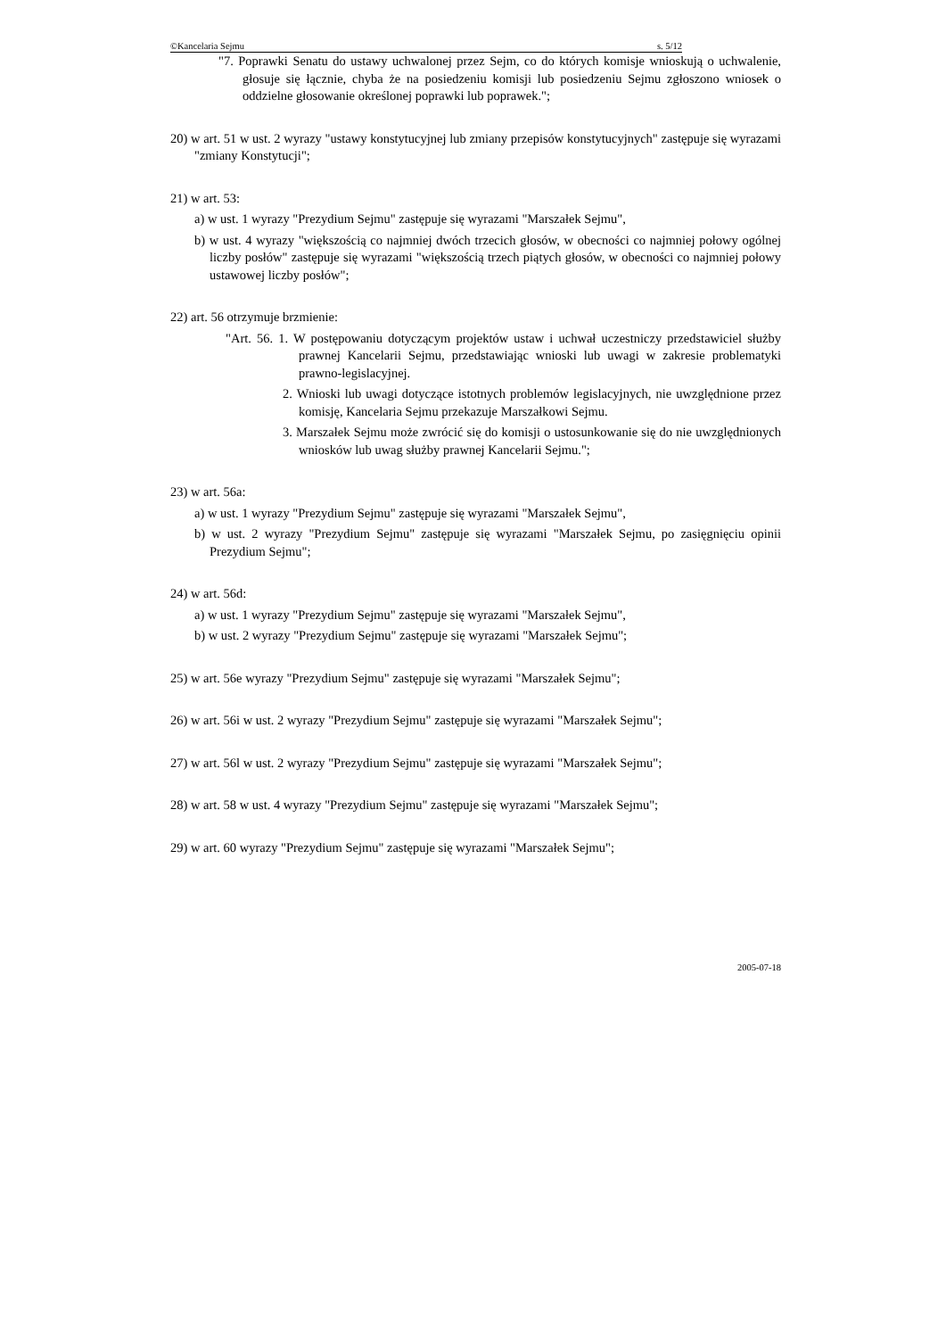©Kancelaria Sejmu s. 5/12
"7. Poprawki Senatu do ustawy uchwalonej przez Sejm, co do których komisje wnioskują o uchwalenie, głosuje się łącznie, chyba że na posiedzeniu komisji lub posiedzeniu Sejmu zgłoszono wniosek o oddzielne głosowanie określonej poprawki lub poprawek.";
20) w art. 51 w ust. 2 wyrazy "ustawy konstytucyjnej lub zmiany przepisów konstytucyjnych" zastępuje się wyrazami "zmiany Konstytucji";
21) w art. 53:
a) w ust. 1 wyrazy "Prezydium Sejmu" zastępuje się wyrazami "Marszałek Sejmu",
b) w ust. 4 wyrazy "większością co najmniej dwóch trzecich głosów, w obecności co najmniej połowy ogólnej liczby posłów" zastępuje się wyrazami "większością trzech piątych głosów, w obecności co najmniej połowy ustawowej liczby posłów";
22) art. 56 otrzymuje brzmienie:
"Art. 56. 1. W postępowaniu dotyczącym projektów ustaw i uchwał uczestniczy przedstawiciel służby prawnej Kancelarii Sejmu, przedstawiając wnioski lub uwagi w zakresie problematyki prawno-legislacyjnej.
2. Wnioski lub uwagi dotyczące istotnych problemów legislacyjnych, nie uwzględnione przez komisję, Kancelaria Sejmu przekazuje Marszałkowi Sejmu.
3. Marszałek Sejmu może zwrócić się do komisji o ustosunkowanie się do nie uwzględnionych wniosków lub uwag służby prawnej Kancelarii Sejmu.";
23) w art. 56a:
a) w ust. 1 wyrazy "Prezydium Sejmu" zastępuje się wyrazami "Marszałek Sejmu",
b) w ust. 2 wyrazy "Prezydium Sejmu" zastępuje się wyrazami "Marszałek Sejmu, po zasięgnięciu opinii Prezydium Sejmu";
24) w art. 56d:
a) w ust. 1 wyrazy "Prezydium Sejmu" zastępuje się wyrazami "Marszałek Sejmu",
b) w ust. 2 wyrazy "Prezydium Sejmu" zastępuje się wyrazami "Marszałek Sejmu";
25) w art. 56e wyrazy "Prezydium Sejmu" zastępuje się wyrazami "Marszałek Sejmu";
26) w art. 56i w ust. 2 wyrazy "Prezydium Sejmu" zastępuje się wyrazami "Marszałek Sejmu";
27) w art. 56l w ust. 2 wyrazy "Prezydium Sejmu" zastępuje się wyrazami "Marszałek Sejmu";
28) w art. 58 w ust. 4 wyrazy "Prezydium Sejmu" zastępuje się wyrazami "Marszałek Sejmu";
29) w art. 60 wyrazy "Prezydium Sejmu" zastępuje się wyrazami "Marszałek Sejmu";
2005-07-18